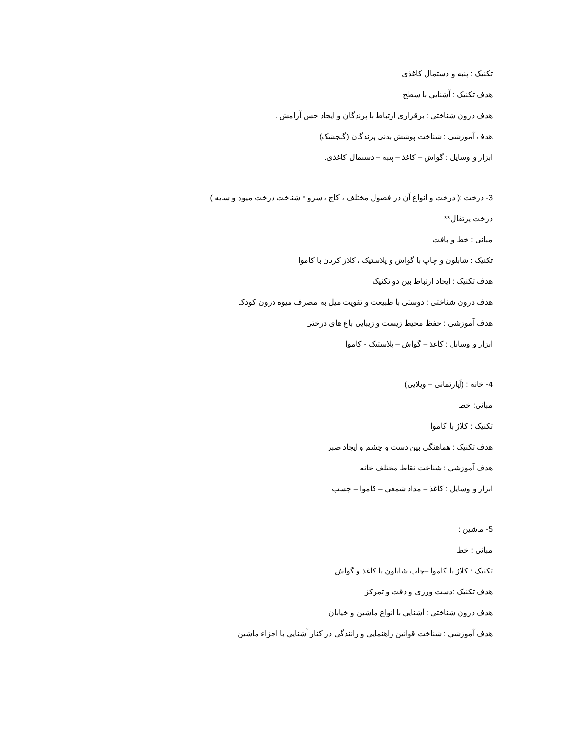تکنیک : پنبه و دستمال کاغذی
هدف تکنیک : آشنایی با سطح
هدف درون شناختی : برقراری ارتباط با پرندگان و ایجاد حس آرامش .
هدف آموزشی : شناخت پوشش بدنی پرندگان (گنجشک)
ابزار و وسایل : گواش – کاغذ – پنبه – دستمال کاغذی.
3- درخت :( درخت و انواع آن در فصول مختلف ، کاج ، سرو * شناخت درخت میوه و سایه )
درخت پرتقال**
مبانی : خط و بافت
تکنیک : شابلون و چاپ با گواش و پلاستیک ، کلاژ کردن با کاموا
هدف تکنیک : ایجاد ارتباط بین دو تکنیک
هدف درون شناختی : دوستی با طبیعت و تقویت میل به مصرف میوه درون کودک
هدف آموزشی : حفظ محیط زیست و زیبایی باغ های درختی
ابزار و وسایل : کاغذ – گواش – پلاستیک - کاموا
4- خانه : (آپارتمانی – ویلایی)
مبانی: خط
تکنیک : کلاژ با کاموا
هدف تکنیک : هماهنگی بین دست و چشم و ایجاد صبر
هدف آموزشی : شناخت نقاط مختلف خانه
ابزار و وسایل : کاغذ – مداد شمعی – کاموا – چسب
5- ماشین :
مبانی : خط
تکنیک : کلاژ با کاموا –چاپ شابلون با کاغذ و گواش
هدف تکنیک :دست ورزی و دقت و تمرکز
هدف درون شناختی : آشنایی با انواع ماشین و خیابان
هدف آموزشی : شناخت قوانین راهنمایی و رانندگی در کنار آشنایی با اجزاء ماشین